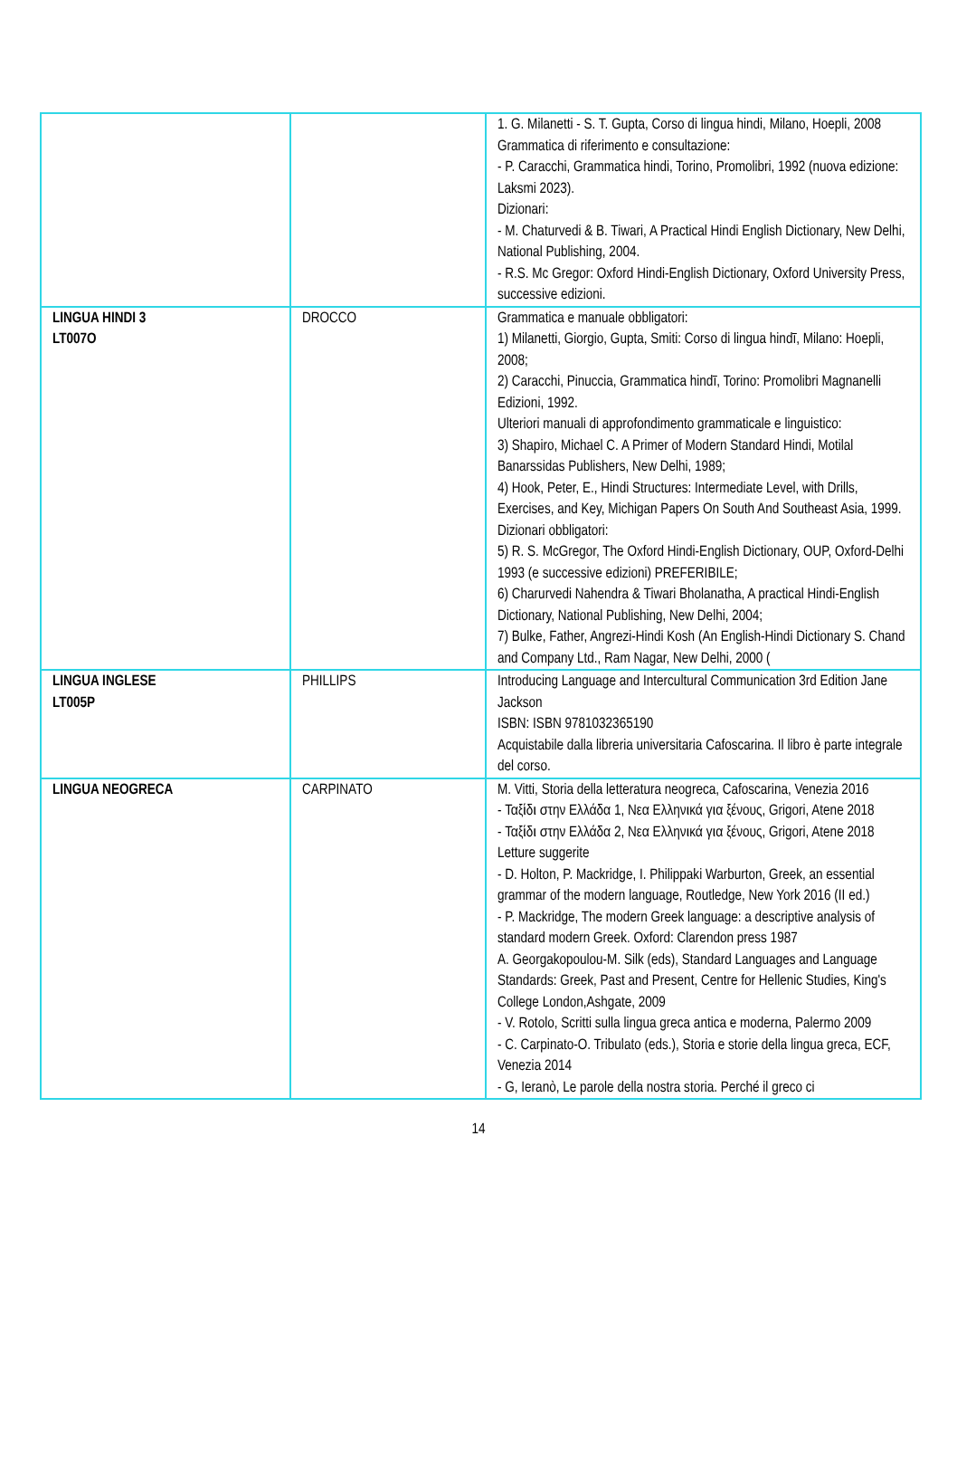| | | 1. G. Milanetti - S. T. Gupta, Corso di lingua hindi, Milano, Hoepli, 2008 Grammatica di riferimento e consultazione: - P. Caracchi, Grammatica hindi, Torino, Promolibri, 1992 (nuova edizione: Laksmi 2023). Dizionari: - M. Chaturvedi & B. Tiwari, A Practical Hindi English Dictionary, New Delhi, National Publishing, 2004. - R.S. Mc Gregor: Oxford Hindi-English Dictionary, Oxford University Press, successive edizioni. |
| LINGUA HINDI 3 LT007O | DROCCO | Grammatica e manuale obbligatori: 1) Milanetti, Giorgio, Gupta, Smiti: Corso di lingua hindī, Milano: Hoepli, 2008; 2) Caracchi, Pinuccia, Grammatica hindī, Torino: Promolibri Magnanelli Edizioni, 1992. Ulteriori manuali di approfondimento grammaticale e linguistico: 3) Shapiro, Michael C. A Primer of Modern Standard Hindi, Motilal Banarssidas Publishers, New Delhi, 1989; 4) Hook, Peter, E., Hindi Structures: Intermediate Level, with Drills, Exercises, and Key, Michigan Papers On South And Southeast Asia, 1999. Dizionari obbligatori: 5) R. S. McGregor, The Oxford Hindi-English Dictionary, OUP, Oxford-Delhi 1993 (e successive edizioni) PREFERIBILE; 6) Charurvedi Nahendra & Tiwari Bholanatha, A practical Hindi-English Dictionary, National Publishing, New Delhi, 2004; 7) Bulke, Father, Angrezi-Hindi Kosh (An English-Hindi Dictionary S. Chand and Company Ltd., Ram Nagar, New Delhi, 2000 ( |
| LINGUA INGLESE LT005P | PHILLIPS | Introducing Language and Intercultural Communication 3rd Edition Jane Jackson ISBN: ISBN 9781032365190 Acquistabile dalla libreria universitaria Cafoscarina. Il libro è parte integrale del corso. |
| LINGUA NEOGRECA | CARPINATO | M. Vitti, Storia della letteratura neogreca, Cafoscarina, Venezia 2016 - Ταξίδι στην Ελλάδα 1, Νεα Ελληνικά για ξένους, Grigori, Atene 2018 - Ταξίδι στην Ελλάδα 2, Νεα Ελληνικά για ξένους, Grigori, Atene 2018 Letture suggerite - D. Holton, P. Mackridge, I. Philippaki Warburton, Greek, an essential grammar of the modern language, Routledge, New York 2016 (II ed.) - P. Mackridge, The modern Greek language: a descriptive analysis of standard modern Greek. Oxford: Clarendon press 1987 A. Georgakopoulou-M. Silk (eds), Standard Languages and Language Standards: Greek, Past and Present, Centre for Hellenic Studies, King's College London,Ashgate, 2009 - V. Rotolo, Scritti sulla lingua greca antica e moderna, Palermo 2009 - C. Carpinato-O. Tribulato (eds.), Storia e storie della lingua greca, ECF, Venezia 2014 - G, Ieranò, Le parole della nostra storia. Perché il greco ci |
14